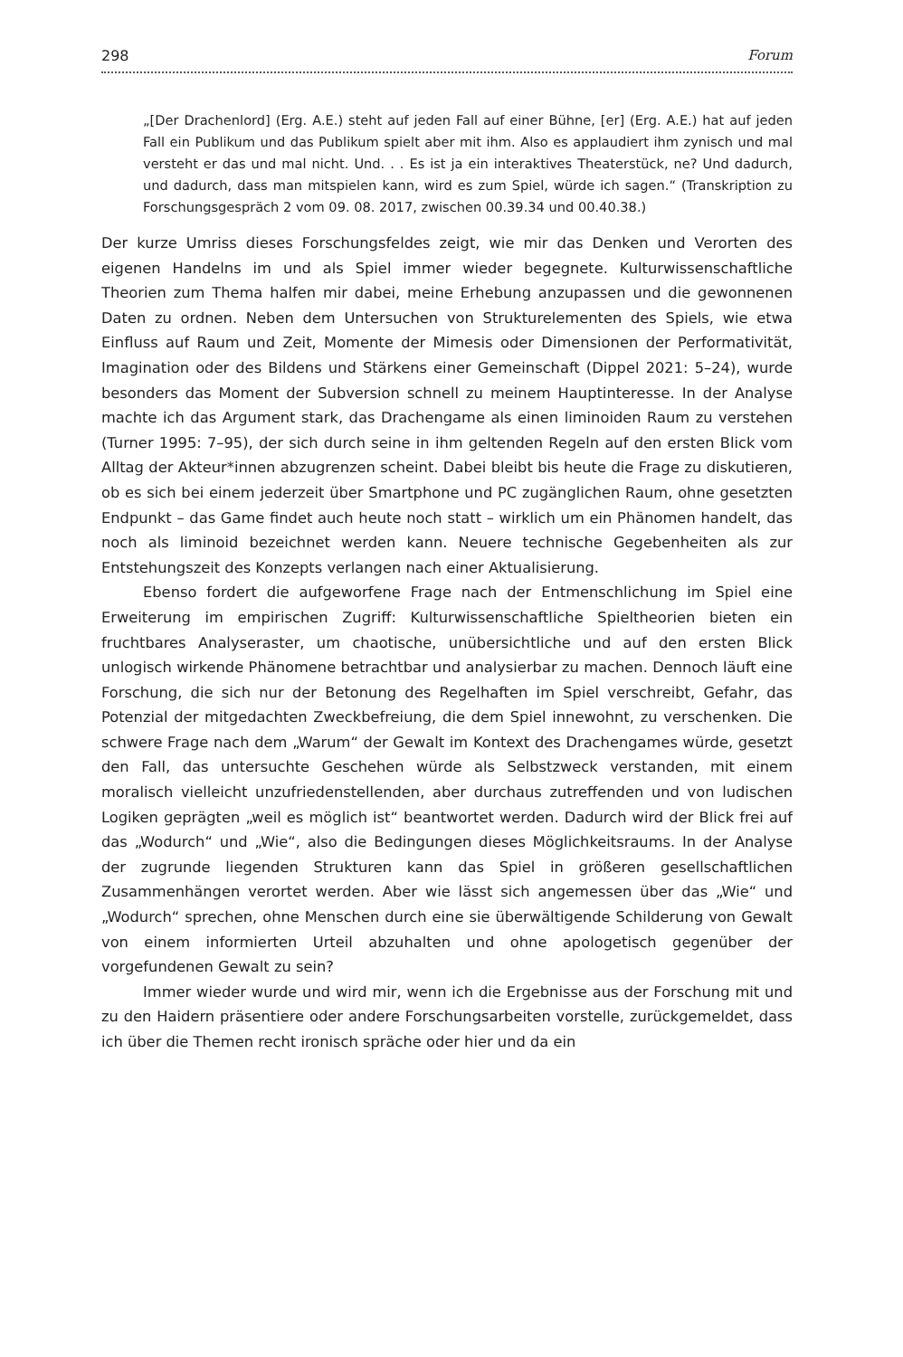298 Forum
„[Der Drachenlord] (Erg. A.E.) steht auf jeden Fall auf einer Bühne, [er] (Erg. A.E.) hat auf jeden Fall ein Publikum und das Publikum spielt aber mit ihm. Also es applaudiert ihm zynisch und mal versteht er das und mal nicht. Und. . . Es ist ja ein interaktives Theaterstück, ne? Und dadurch, und dadurch, dass man mitspielen kann, wird es zum Spiel, würde ich sagen.“ (Transkription zu Forschungsgespräch 2 vom 09. 08. 2017, zwischen 00.39.34 und 00.40.38.)
Der kurze Umriss dieses Forschungsfeldes zeigt, wie mir das Denken und Verorten des eigenen Handelns im und als Spiel immer wieder begegnete. Kulturwissenschaftliche Theorien zum Thema halfen mir dabei, meine Erhebung anzupassen und die gewonnenen Daten zu ordnen. Neben dem Untersuchen von Strukturelementen des Spiels, wie etwa Einfluss auf Raum und Zeit, Momente der Mimesis oder Dimensionen der Performativität, Imagination oder des Bildens und Stärkens einer Gemeinschaft (Dippel 2021: 5–24), wurde besonders das Moment der Subversion schnell zu meinem Hauptinteresse. In der Analyse machte ich das Argument stark, das Drachengame als einen liminoiden Raum zu verstehen (Turner 1995: 7–95), der sich durch seine in ihm geltenden Regeln auf den ersten Blick vom Alltag der Akteur*innen abzugrenzen scheint. Dabei bleibt bis heute die Frage zu diskutieren, ob es sich bei einem jederzeit über Smartphone und PC zugänglichen Raum, ohne gesetzten Endpunkt – das Game findet auch heute noch statt – wirklich um ein Phänomen handelt, das noch als liminoid bezeichnet werden kann. Neuere technische Gegebenheiten als zur Entstehungszeit des Konzepts verlangen nach einer Aktualisierung.
Ebenso fordert die aufgeworfene Frage nach der Entmenschlichung im Spiel eine Erweiterung im empirischen Zugriff: Kulturwissenschaftliche Spieltheorien bieten ein fruchtbares Analyseraster, um chaotische, unübersichtliche und auf den ersten Blick unlogisch wirkende Phänomene betrachtbar und analysierbar zu machen. Dennoch läuft eine Forschung, die sich nur der Betonung des Regelhaften im Spiel verschreibt, Gefahr, das Potenzial der mitgedachten Zweckbefreiung, die dem Spiel innewohnt, zu verschenken. Die schwere Frage nach dem „Warum“ der Gewalt im Kontext des Drachengames würde, gesetzt den Fall, das untersuchte Geschehen würde als Selbstzweck verstanden, mit einem moralisch vielleicht unzufriedenstellenden, aber durchaus zutreffenden und von ludischen Logiken geprägten „weil es möglich ist“ beantwortet werden. Dadurch wird der Blick frei auf das „Wodurch“ und „Wie“, also die Bedingungen dieses Möglichkeitsraums. In der Analyse der zugrunde liegenden Strukturen kann das Spiel in größeren gesellschaftlichen Zusammenhängen verortet werden. Aber wie lässt sich angemessen über das „Wie“ und „Wodurch“ sprechen, ohne Menschen durch eine sie überwältigende Schilderung von Gewalt von einem informierten Urteil abzuhalten und ohne apologetisch gegenüber der vorgefundenen Gewalt zu sein?
Immer wieder wurde und wird mir, wenn ich die Ergebnisse aus der Forschung mit und zu den Haidern präsentiere oder andere Forschungsarbeiten vorstelle, zurückgemeldet, dass ich über die Themen recht ironisch spräche oder hier und da ein